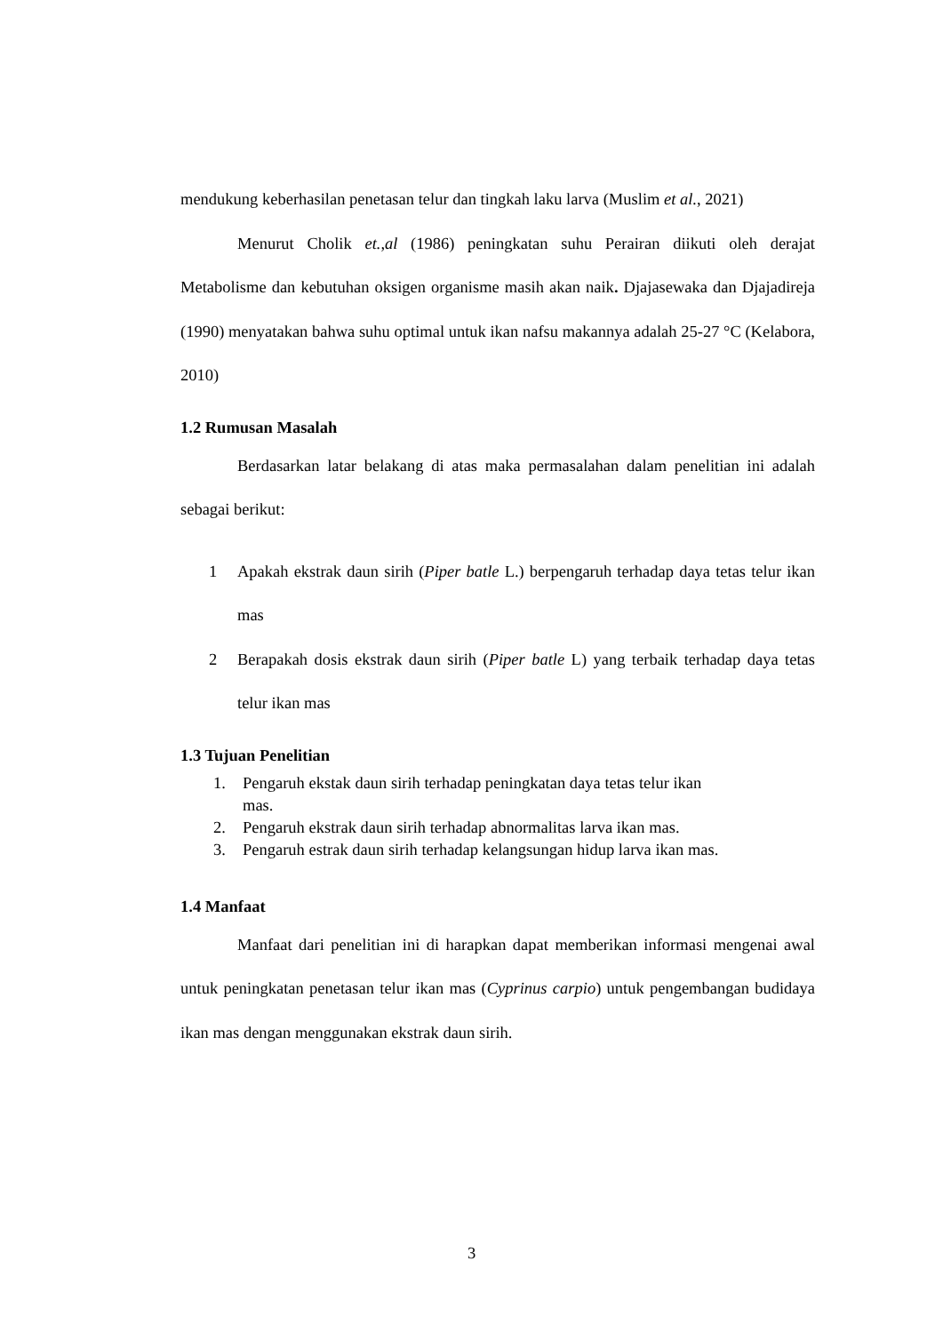mendukung keberhasilan penetasan telur dan tingkah laku larva (Muslim et al., 2021)
Menurut Cholik et.,al (1986) peningkatan suhu Perairan diikuti oleh derajat Metabolisme dan kebutuhan oksigen organisme masih akan naik. Djajasewaka dan Djajadireja (1990) menyatakan bahwa suhu optimal untuk ikan nafsu makannya adalah 25-27 °C (Kelabora, 2010)
1.2 Rumusan Masalah
Berdasarkan latar belakang di atas maka permasalahan dalam penelitian ini adalah sebagai berikut:
1 Apakah ekstrak daun sirih (Piper batle L.) berpengaruh terhadap daya tetas telur ikan mas
2 Berapakah dosis ekstrak daun sirih (Piper batle L) yang terbaik terhadap daya tetas telur ikan mas
1.3 Tujuan Penelitian
1. Pengaruh ekstak daun sirih terhadap peningkatan daya tetas telur ikan
mas.
2. Pengaruh ekstrak daun sirih terhadap abnormalitas larva ikan mas.
3. Pengaruh estrak daun sirih terhadap kelangsungan hidup larva ikan mas.
1.4 Manfaat
Manfaat dari penelitian ini di harapkan dapat memberikan informasi mengenai awal untuk peningkatan penetasan telur ikan mas (Cyprinus carpio) untuk pengembangan budidaya ikan mas dengan menggunakan ekstrak daun sirih.
3